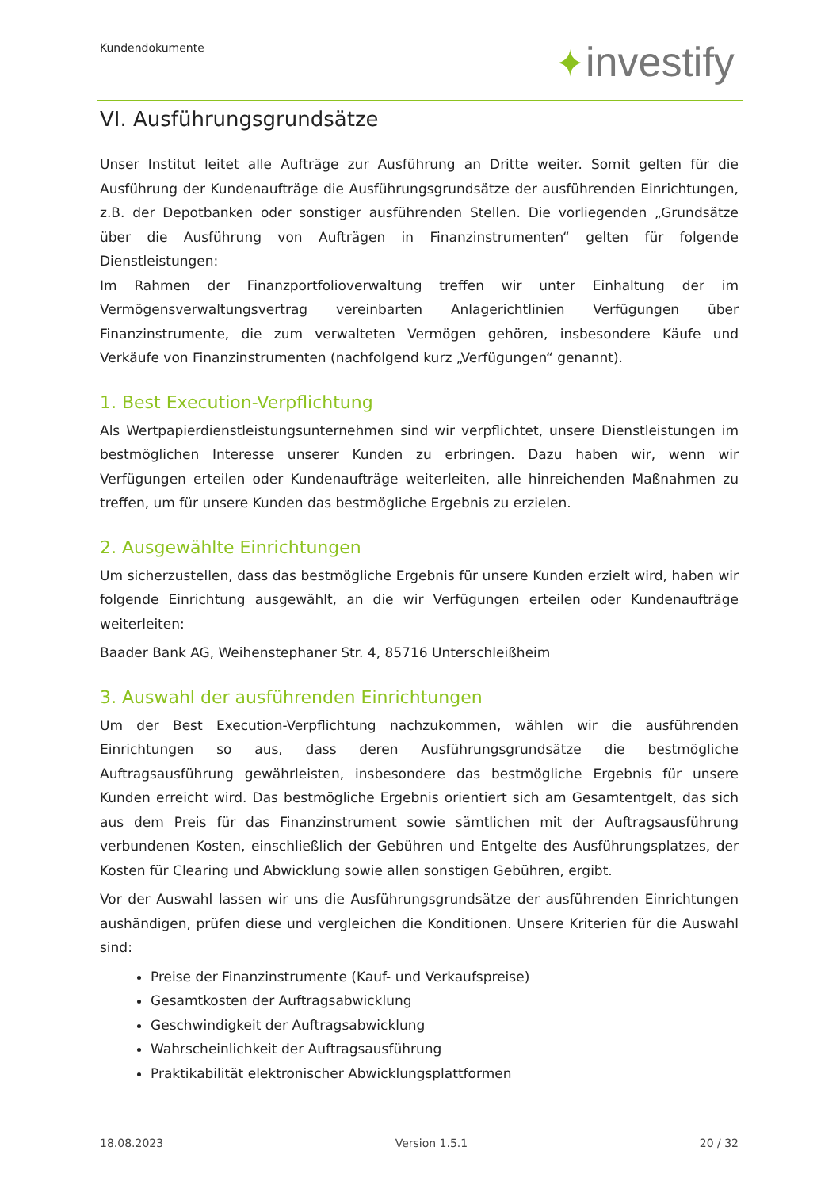Kundendokumente ✦investify
VI. Ausführungsgrundsätze
Unser Institut leitet alle Aufträge zur Ausführung an Dritte weiter. Somit gelten für die Ausführung der Kundenaufträge die Ausführungsgrundsätze der ausführenden Einrichtungen, z.B. der Depotbanken oder sonstiger ausführenden Stellen. Die vorliegenden „Grundsätze über die Ausführung von Aufträgen in Finanzinstrumenten“ gelten für folgende Dienstleistungen:
Im Rahmen der Finanzportfolioverwaltung treffen wir unter Einhaltung der im Vermögensverwaltungsvertrag vereinbarten Anlagerichtlinien Verfügungen über Finanzinstrumente, die zum verwalteten Vermögen gehören, insbesondere Käufe und Verkäufe von Finanzinstrumenten (nachfolgend kurz „Verfügungen“ genannt).
1. Best Execution-Verpflichtung
Als Wertpapierdienstleistungsunternehmen sind wir verpflichtet, unsere Dienstleistungen im bestmöglichen Interesse unserer Kunden zu erbringen. Dazu haben wir, wenn wir Verfügungen erteilen oder Kundenaufträge weiterleiten, alle hinreichenden Maßnahmen zu treffen, um für unsere Kunden das bestmögliche Ergebnis zu erzielen.
2. Ausgewählte Einrichtungen
Um sicherzustellen, dass das bestmögliche Ergebnis für unsere Kunden erzielt wird, haben wir folgende Einrichtung ausgewählt, an die wir Verfügungen erteilen oder Kundenaufträge weiterleiten:
Baader Bank AG, Weihenstephaner Str. 4, 85716 Unterschleißheim
3. Auswahl der ausführenden Einrichtungen
Um der Best Execution-Verpflichtung nachzukommen, wählen wir die ausführenden Einrichtungen so aus, dass deren Ausführungsgrundsätze die bestmögliche Auftragsausführung gewährleisten, insbesondere das bestmögliche Ergebnis für unsere Kunden erreicht wird. Das bestmögliche Ergebnis orientiert sich am Gesamtentgelt, das sich aus dem Preis für das Finanzinstrument sowie sämtlichen mit der Auftragsausführung verbundenen Kosten, einschließlich der Gebühren und Entgelte des Ausführungsplatzes, der Kosten für Clearing und Abwicklung sowie allen sonstigen Gebühren, ergibt.
Vor der Auswahl lassen wir uns die Ausführungsgrundsätze der ausführenden Einrichtungen aushändigen, prüfen diese und vergleichen die Konditionen. Unsere Kriterien für die Auswahl sind:
Preise der Finanzinstrumente (Kauf- und Verkaufspreise)
Gesamtkosten der Auftragsabwicklung
Geschwindigkeit der Auftragsabwicklung
Wahrscheinlichkeit der Auftragsausführung
Praktikabilität elektronischer Abwicklungsplattformen
18.08.2023 Version 1.5.1 20 / 32